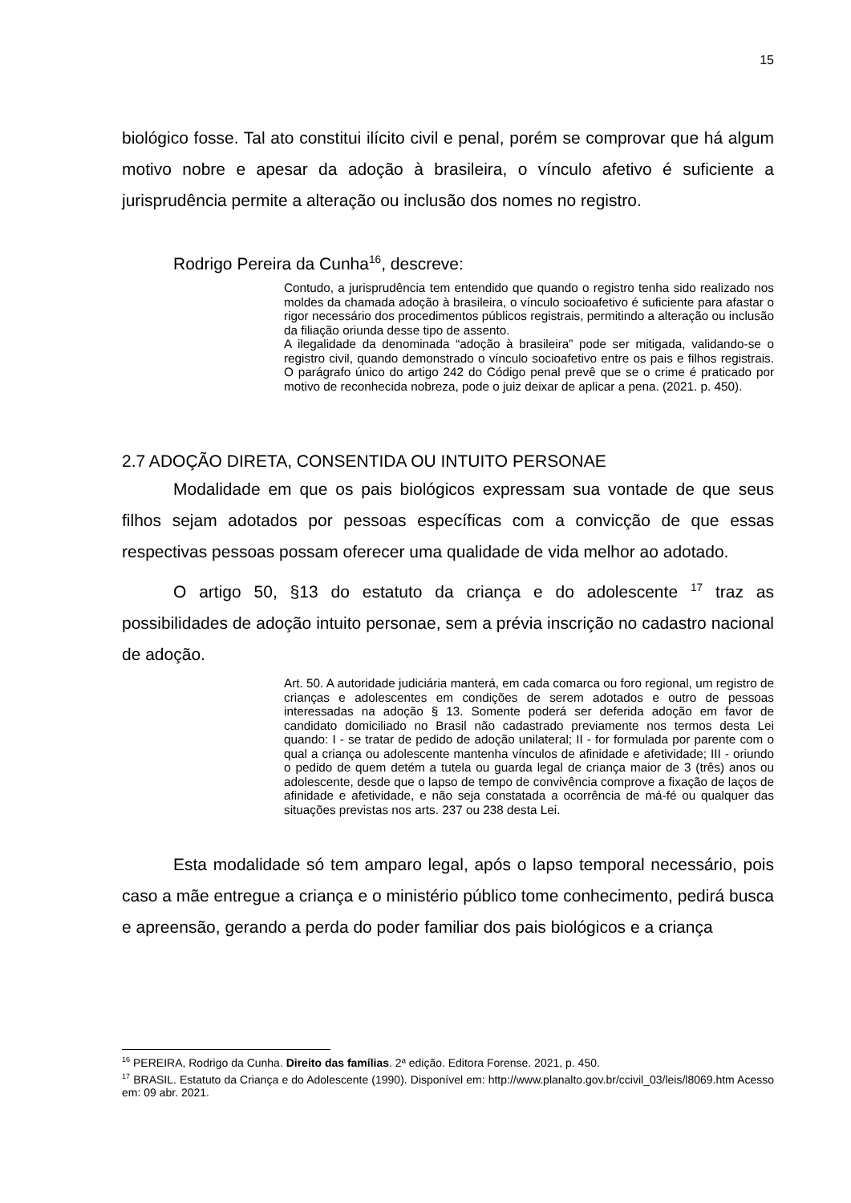15
biológico fosse. Tal ato constitui ilícito civil e penal, porém se comprovar que há algum motivo nobre e apesar da adoção à brasileira, o vínculo afetivo é suficiente a jurisprudência permite a alteração ou inclusão dos nomes no registro.
Rodrigo Pereira da Cunha<sup>16</sup>, descreve:
Contudo, a jurisprudência tem entendido que quando o registro tenha sido realizado nos moldes da chamada adoção à brasileira, o vínculo socioafetivo é suficiente para afastar o rigor necessário dos procedimentos públicos registrais, permitindo a alteração ou inclusão da filiação oriunda desse tipo de assento.
A ilegalidade da denominada “adoção à brasileira” pode ser mitigada, validando-se o registro civil, quando demonstrado o vínculo socioafetivo entre os pais e filhos registrais. O parágrafo único do artigo 242 do Código penal prevê que se o crime é praticado por motivo de reconhecida nobreza, pode o juiz deixar de aplicar a pena. (2021. p. 450).
2.7 ADOÇÃO DIRETA, CONSENTIDA OU INTUITO PERSONAE
Modalidade em que os pais biológicos expressam sua vontade de que seus filhos sejam adotados por pessoas específicas com a convicção de que essas respectivas pessoas possam oferecer uma qualidade de vida melhor ao adotado.
O artigo 50, §13 do estatuto da criança e do adolescente <sup>17</sup> traz as possibilidades de adoção intuito personae, sem a prévia inscrição no cadastro nacional de adoção.
Art. 50. A autoridade judiciária manterá, em cada comarca ou foro regional, um registro de crianças e adolescentes em condições de serem adotados e outro de pessoas interessadas na adoção § 13. Somente poderá ser deferida adoção em favor de candidato domiciliado no Brasil não cadastrado previamente nos termos desta Lei quando: I - se tratar de pedido de adoção unilateral; II - for formulada por parente com o qual a criança ou adolescente mantenha vínculos de afinidade e afetividade; III - oriundo o pedido de quem detém a tutela ou guarda legal de criança maior de 3 (três) anos ou adolescente, desde que o lapso de tempo de convivência comprove a fixação de laços de afinidade e afetividade, e não seja constatada a ocorrência de má-fé ou qualquer das situações previstas nos arts. 237 ou 238 desta Lei.
Esta modalidade só tem amparo legal, após o lapso temporal necessário, pois caso a mãe entregue a criança e o ministério público tome conhecimento, pedirá busca e apreensão, gerando a perda do poder familiar dos pais biológicos e a criança
<sup>16</sup> PEREIRA, Rodrigo da Cunha. Direito das famílias. 2ª edição. Editora Forense. 2021, p. 450.
<sup>17</sup> BRASIL. Estatuto da Criança e do Adolescente (1990). Disponível em: http://www.planalto.gov.br/ccivil_03/leis/l8069.htm Acesso em: 09 abr. 2021.